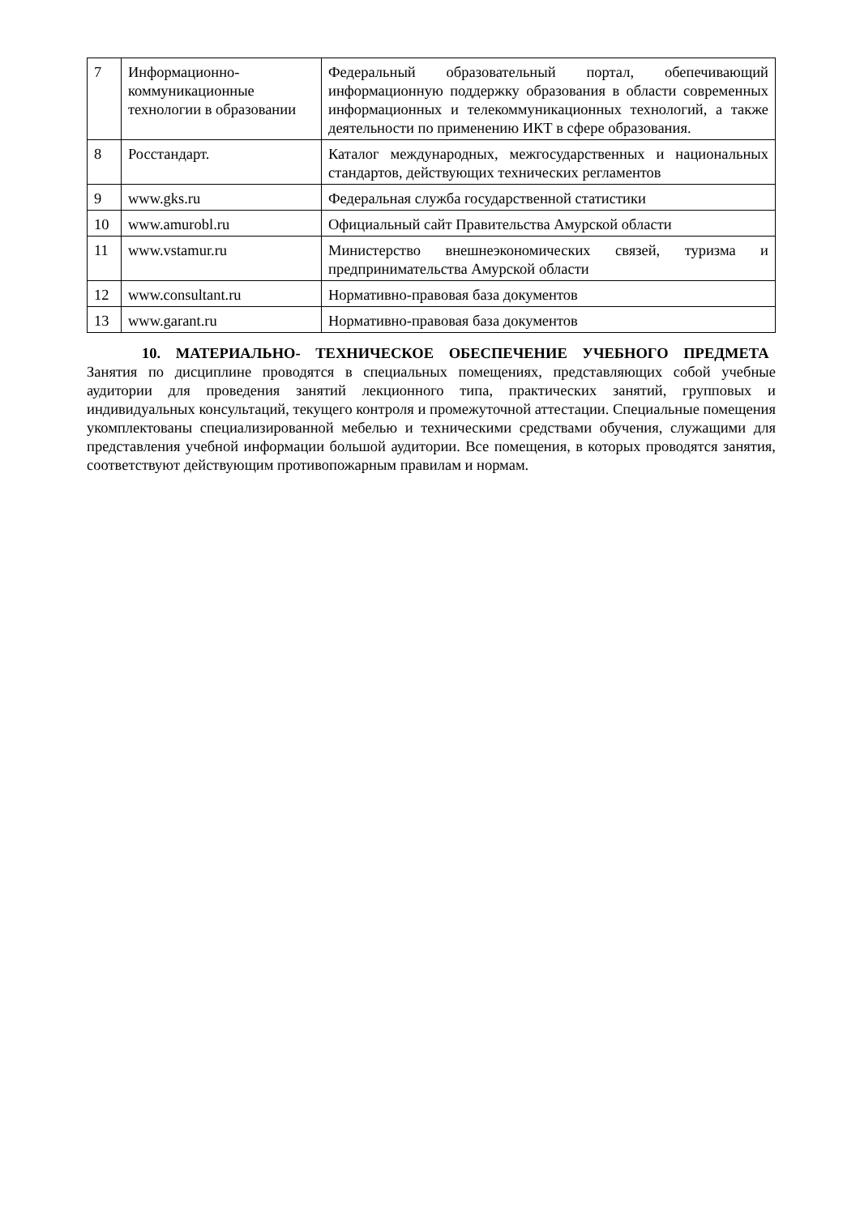| 7 | Информационно-коммуникационные технологии в образовании | Федеральный образовательный портал, обепечивающий информационную поддержку образования в области современных информационных и телекоммуникационных технологий, а также деятельности по применению ИКТ в сфере образования. |
| 8 | Росстандарт. | Каталог международных, межгосударственных и национальных стандартов, действующих технических регламентов |
| 9 | www.gks.ru | Федеральная служба государственной статистики |
| 10 | www.amurobl.ru | Официальный сайт Правительства Амурской области |
| 11 | www.vstamur.ru | Министерство внешнеэкономических связей, туризма и предпринимательства Амурской области |
| 12 | www.consultant.ru | Нормативно-правовая база документов |
| 13 | www.garant.ru | Нормативно-правовая база документов |
10. МАТЕРИАЛЬНО- ТЕХНИЧЕСКОЕ ОБЕСПЕЧЕНИЕ УЧЕБНОГО ПРЕДМЕТА
Занятия по дисциплине проводятся в специальных помещениях, представляющих собой учебные аудитории для проведения занятий лекционного типа, практических занятий, групповых и индивидуальных консультаций, текущего контроля и промежуточной аттестации. Специальные помещения укомплектованы специализированной мебелью и техническими средствами обучения, служащими для представления учебной информации большой аудитории. Все помещения, в которых проводятся занятия, соответствуют действующим противопожарным правилам и нормам.